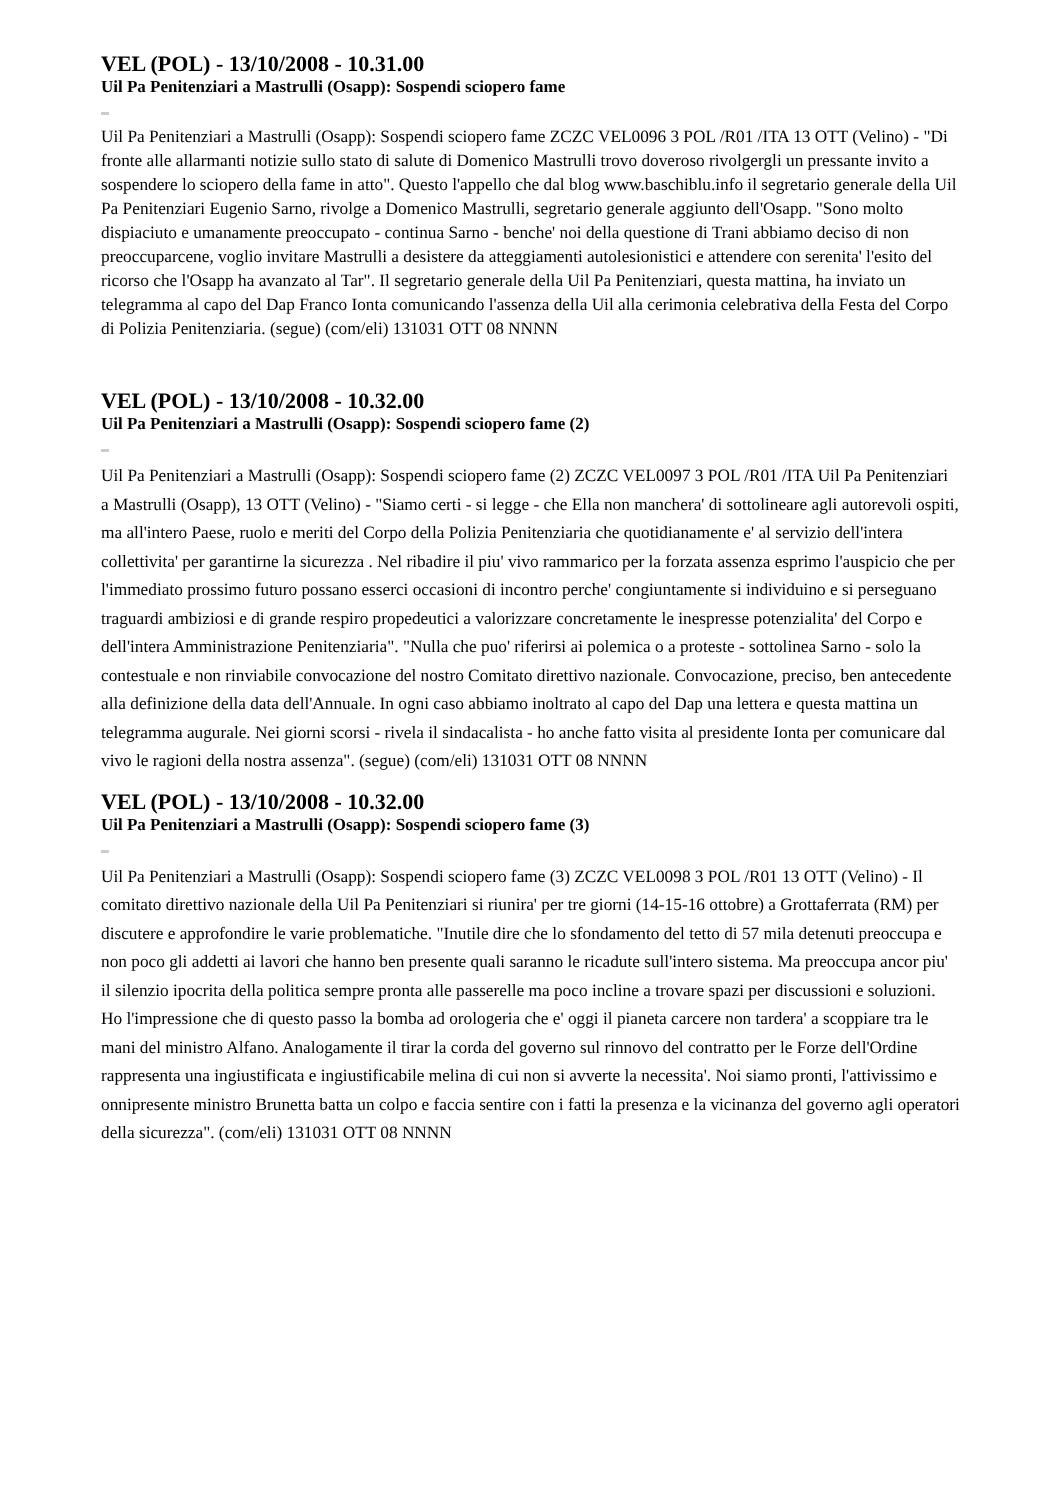VEL (POL) - 13/10/2008 - 10.31.00
Uil Pa Penitenziari a Mastrulli (Osapp): Sospendi sciopero fame
Uil Pa Penitenziari a Mastrulli (Osapp): Sospendi sciopero fame ZCZC VEL0096 3 POL /R01 /ITA 13 OTT (Velino) - "Di fronte alle allarmanti notizie sullo stato di salute di Domenico Mastrulli trovo doveroso rivolgergli un pressante invito a sospendere lo sciopero della fame in atto". Questo l'appello che dal blog www.baschiblu.info il segretario generale della Uil Pa Penitenziari Eugenio Sarno, rivolge a Domenico Mastrulli, segretario generale aggiunto dell'Osapp. "Sono molto dispiaciuto e umanamente preoccupato - continua Sarno - benche' noi della questione di Trani abbiamo deciso di non preoccuparcene, voglio invitare Mastrulli a desistere da atteggiamenti autolesionistici e attendere con serenita' l'esito del ricorso che l'Osapp ha avanzato al Tar". Il segretario generale della Uil Pa Penitenziari, questa mattina, ha inviato un telegramma al capo del Dap Franco Ionta comunicando l'assenza della Uil alla cerimonia celebrativa della Festa del Corpo di Polizia Penitenziaria. (segue) (com/eli) 131031 OTT 08 NNNN
VEL (POL) - 13/10/2008 - 10.32.00
Uil Pa Penitenziari a Mastrulli (Osapp): Sospendi sciopero fame (2)
Uil Pa Penitenziari a Mastrulli (Osapp): Sospendi sciopero fame (2) ZCZC VEL0097 3 POL /R01 /ITA Uil Pa Penitenziari a Mastrulli (Osapp), 13 OTT (Velino) - "Siamo certi - si legge - che Ella non manchera' di sottolineare agli autorevoli ospiti, ma all'intero Paese, ruolo e meriti del Corpo della Polizia Penitenziaria che quotidianamente e' al servizio dell'intera collettivita' per garantirne la sicurezza . Nel ribadire il piu' vivo rammarico per la forzata assenza esprimo l'auspicio che per l'immediato prossimo futuro possano esserci occasioni di incontro perche' congiuntamente si individuino e si perseguano traguardi ambiziosi e di grande respiro propedeutici a valorizzare concretamente le inespresse potenzialita' del Corpo e dell'intera Amministrazione Penitenziaria". "Nulla che puo' riferirsi ai polemica o a proteste - sottolinea Sarno - solo la contestuale e non rinviabile convocazione del nostro Comitato direttivo nazionale. Convocazione, preciso, ben antecedente alla definizione della data dell'Annuale. In ogni caso abbiamo inoltrato al capo del Dap una lettera e questa mattina un telegramma augurale. Nei giorni scorsi - rivela il sindacalista - ho anche fatto visita al presidente Ionta per comunicare dal vivo le ragioni della nostra assenza". (segue) (com/eli) 131031 OTT 08 NNNN
VEL (POL) - 13/10/2008 - 10.32.00
Uil Pa Penitenziari a Mastrulli (Osapp): Sospendi sciopero fame (3)
Uil Pa Penitenziari a Mastrulli (Osapp): Sospendi sciopero fame (3) ZCZC VEL0098 3 POL /R01 13 OTT (Velino) - Il comitato direttivo nazionale della Uil Pa Penitenziari si riunira' per tre giorni (14-15-16 ottobre) a Grottaferrata (RM) per discutere e approfondire le varie problematiche. "Inutile dire che lo sfondamento del tetto di 57 mila detenuti preoccupa e non poco gli addetti ai lavori che hanno ben presente quali saranno le ricadute sull'intero sistema. Ma preoccupa ancor piu' il silenzio ipocrita della politica sempre pronta alle passerelle ma poco incline a trovare spazi per discussioni e soluzioni. Ho l'impressione che di questo passo la bomba ad orologeria che e' oggi il pianeta carcere non tardera' a scoppiare tra le mani del ministro Alfano. Analogamente il tirar la corda del governo sul rinnovo del contratto per le Forze dell'Ordine rappresenta una ingiustificata e ingiustificabile melina di cui non si avverte la necessita'. Noi siamo pronti, l'attivissimo e onnipresente ministro Brunetta batta un colpo e faccia sentire con i fatti la presenza e la vicinanza del governo agli operatori della sicurezza". (com/eli) 131031 OTT 08 NNNN